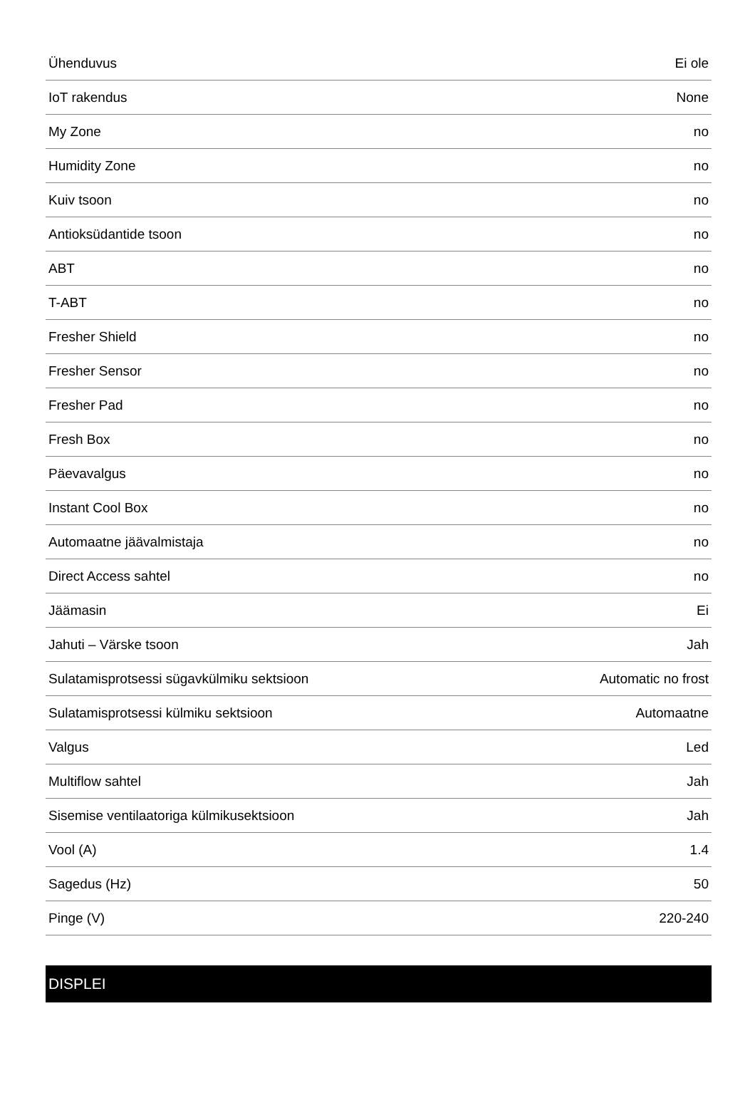| Ühenduvus | Ei ole |
| IoT rakendus | None |
| My Zone | no |
| Humidity Zone | no |
| Kuiv tsoon | no |
| Antioksüdantide tsoon | no |
| ABT | no |
| T-ABT | no |
| Fresher Shield | no |
| Fresher Sensor | no |
| Fresher Pad | no |
| Fresh Box | no |
| Päevavalgus | no |
| Instant Cool Box | no |
| Automaatne jäävalmistaja | no |
| Direct Access sahtel | no |
| Jäämasin | Ei |
| Jahuti – Värske tsoon | Jah |
| Sulatamisprotsessi sügavkülmiku sektsioon | Automatic no frost |
| Sulatamisprotsessi külmiku sektsioon | Automaatne |
| Valgus | Led |
| Multiflow sahtel | Jah |
| Sisemise ventilaatoriga külmikusektsioon | Jah |
| Vool (A) | 1.4 |
| Sagedus (Hz) | 50 |
| Pinge (V) | 220-240 |
DISPLEI